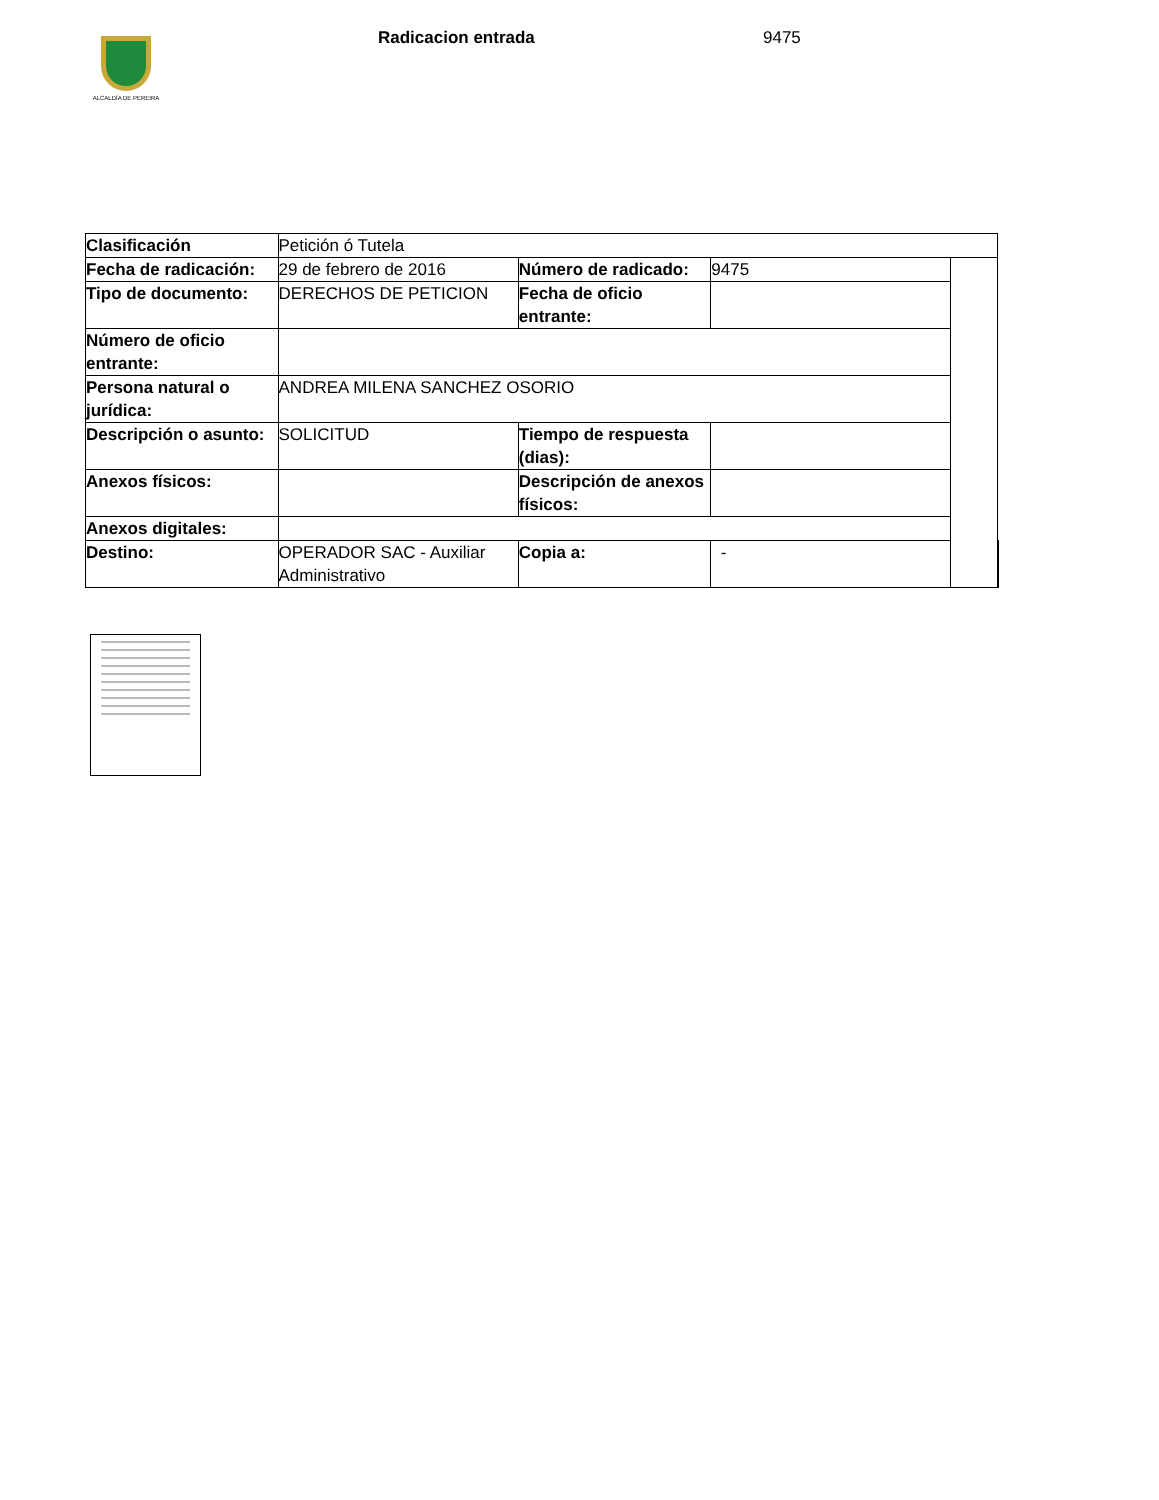ALCALDÍA DE PEREIRA
Radicacion entrada 9475
| Clasificación | Petición ó Tutela | | | | |
| Fecha de radicación: | 29 de febrero de 2016 | Número de radicado: | 9475 | | |
| Tipo de documento: | DERECHOS DE PETICION | Fecha de oficio entrante: | | | |
| Número de oficio entrante: | | | | | |
| Persona natural o jurídica: | ANDREA MILENA SANCHEZ OSORIO | | | | |
| Descripción o asunto: | SOLICITUD | Tiempo de respuesta (dias): | | | |
| Anexos físicos: | | Descripción de anexos físicos: | | | |
| Anexos digitales: | | | | | |
| Destino: | OPERADOR SAC - Auxiliar Administrativo | Copia a: | - | | |